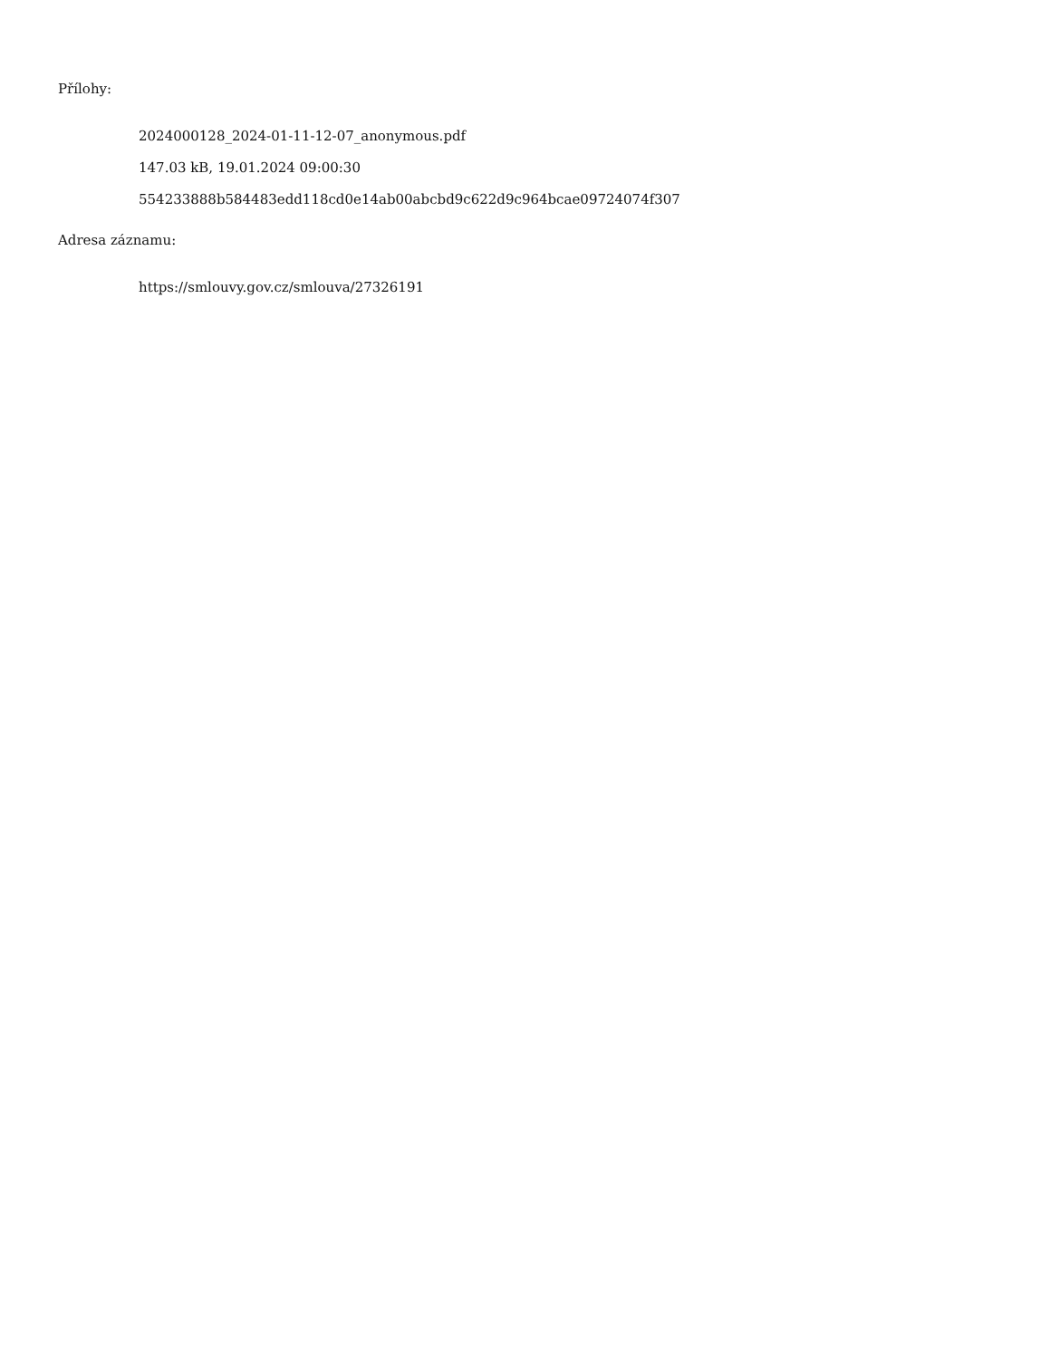Přílohy:
2024000128_2024-01-11-12-07_anonymous.pdf
147.03 kB, 19.01.2024 09:00:30
554233888b584483edd118cd0e14ab00abcbd9c622d9c964bcae09724074f307
Adresa záznamu:
https://smlouvy.gov.cz/smlouva/27326191